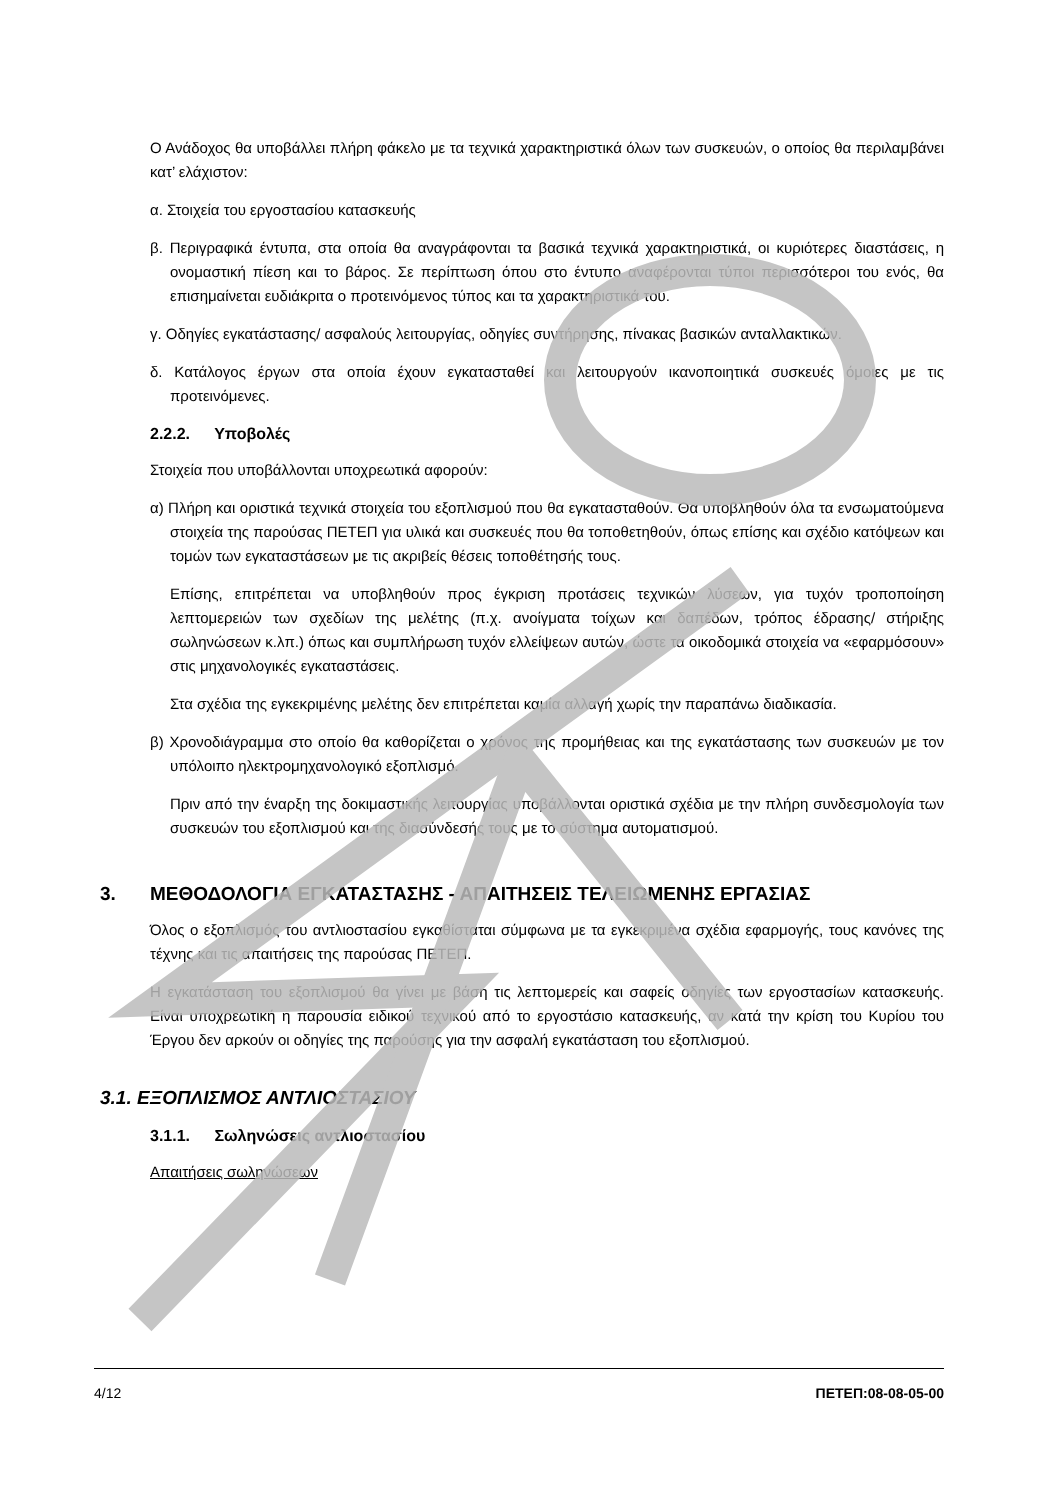Ο Ανάδοχος θα υποβάλλει πλήρη φάκελο με τα τεχνικά χαρακτηριστικά όλων των συσκευών, ο οποίος θα περιλαμβάνει κατ’ ελάχιστον:
α. Στοιχεία του εργοστασίου κατασκευής
β. Περιγραφικά έντυπα, στα οποία θα αναγράφονται τα βασικά τεχνικά χαρακτηριστικά, οι κυριότερες διαστάσεις, η ονομαστική πίεση και το βάρος. Σε περίπτωση όπου στο έντυπο αναφέρονται τύποι περισσότεροι του ενός, θα επισημαίνεται ευδιάκριτα ο προτεινόμενος τύπος και τα χαρακτηριστικά του.
γ. Οδηγίες εγκατάστασης/ ασφαλούς λειτουργίας, οδηγίες συντήρησης, πίνακας βασικών ανταλλακτικών.
δ. Κατάλογος έργων στα οποία έχουν εγκατασταθεί και λειτουργούν ικανοποιητικά συσκευές όμοιες με τις προτεινόμενες.
2.2.2. Υποβολές
Στοιχεία που υποβάλλονται υποχρεωτικά αφορούν:
α) Πλήρη και οριστικά τεχνικά στοιχεία του εξοπλισμού που θα εγκατασταθούν. Θα υποβληθούν όλα τα ενσωματούμενα στοιχεία της παρούσας ΠΕΤΕΠ για υλικά και συσκευές που θα τοποθετηθούν, όπως επίσης και σχέδιο κατόψεων και τομών των εγκαταστάσεων με τις ακριβείς θέσεις τοποθέτησής τους.
Επίσης, επιτρέπεται να υποβληθούν προς έγκριση προτάσεις τεχνικών λύσεων, για τυχόν τροποποίηση λεπτομερειών των σχεδίων της μελέτης (π.χ. ανοίγματα τοίχων και δαπέδων, τρόπος έδρασης/ στήριξης σωληνώσεων κ.λπ.) όπως και συμπλήρωση τυχόν ελλείψεων αυτών, ώστε τα οικοδομικά στοιχεία να «εφαρμόσουν» στις μηχανολογικές εγκαταστάσεις.
Στα σχέδια της εγκεκριμένης μελέτης δεν επιτρέπεται καμία αλλαγή χωρίς την παραπάνω διαδικασία.
β) Χρονοδιάγραμμα στο οποίο θα καθορίζεται ο χρόνος της προμήθειας και της εγκατάστασης των συσκευών με τον υπόλοιπο ηλεκτρομηχανολογικό εξοπλισμό.
Πριν από την έναρξη της δοκιμαστικής λειτουργίας υποβάλλονται οριστικά σχέδια με την πλήρη συνδεσμολογία των συσκευών του εξοπλισμού και της διασύνδεσής τους με το σύστημα αυτοματισμού.
3. ΜΕΘΟΔΟΛΟΓΙΑ ΕΓΚΑΤΑΣΤΑΣΗΣ - ΑΠΑΙΤΗΣΕΙΣ ΤΕΛΕΙΩΜΕΝΗΣ ΕΡΓΑΣΙΑΣ
Όλος ο εξοπλισμός του αντλιοστασίου εγκαθίσταται σύμφωνα με τα εγκεκριμένα σχέδια εφαρμογής, τους κανόνες της τέχνης και τις απαιτήσεις της παρούσας ΠΕΤΕΠ.
Η εγκατάσταση του εξοπλισμού θα γίνει με βάση τις λεπτομερείς και σαφείς οδηγίες των εργοστασίων κατασκευής. Είναι υποχρεωτική η παρουσία ειδικού τεχνικού από το εργοστάσιο κατασκευής, αν κατά την κρίση του Κυρίου του Έργου δεν αρκούν οι οδηγίες της παρούσης για την ασφαλή εγκατάσταση του εξοπλισμού.
3.1. ΕΞΟΠΛΙΣΜΟΣ ΑΝΤΛΙΟΣΤΑΣΙΟΥ
3.1.1. Σωληνώσεις αντλιοστασίου
Απαιτήσεις σωληνώσεων
4/12 ΠΕΤΕΠ:08-08-05-00